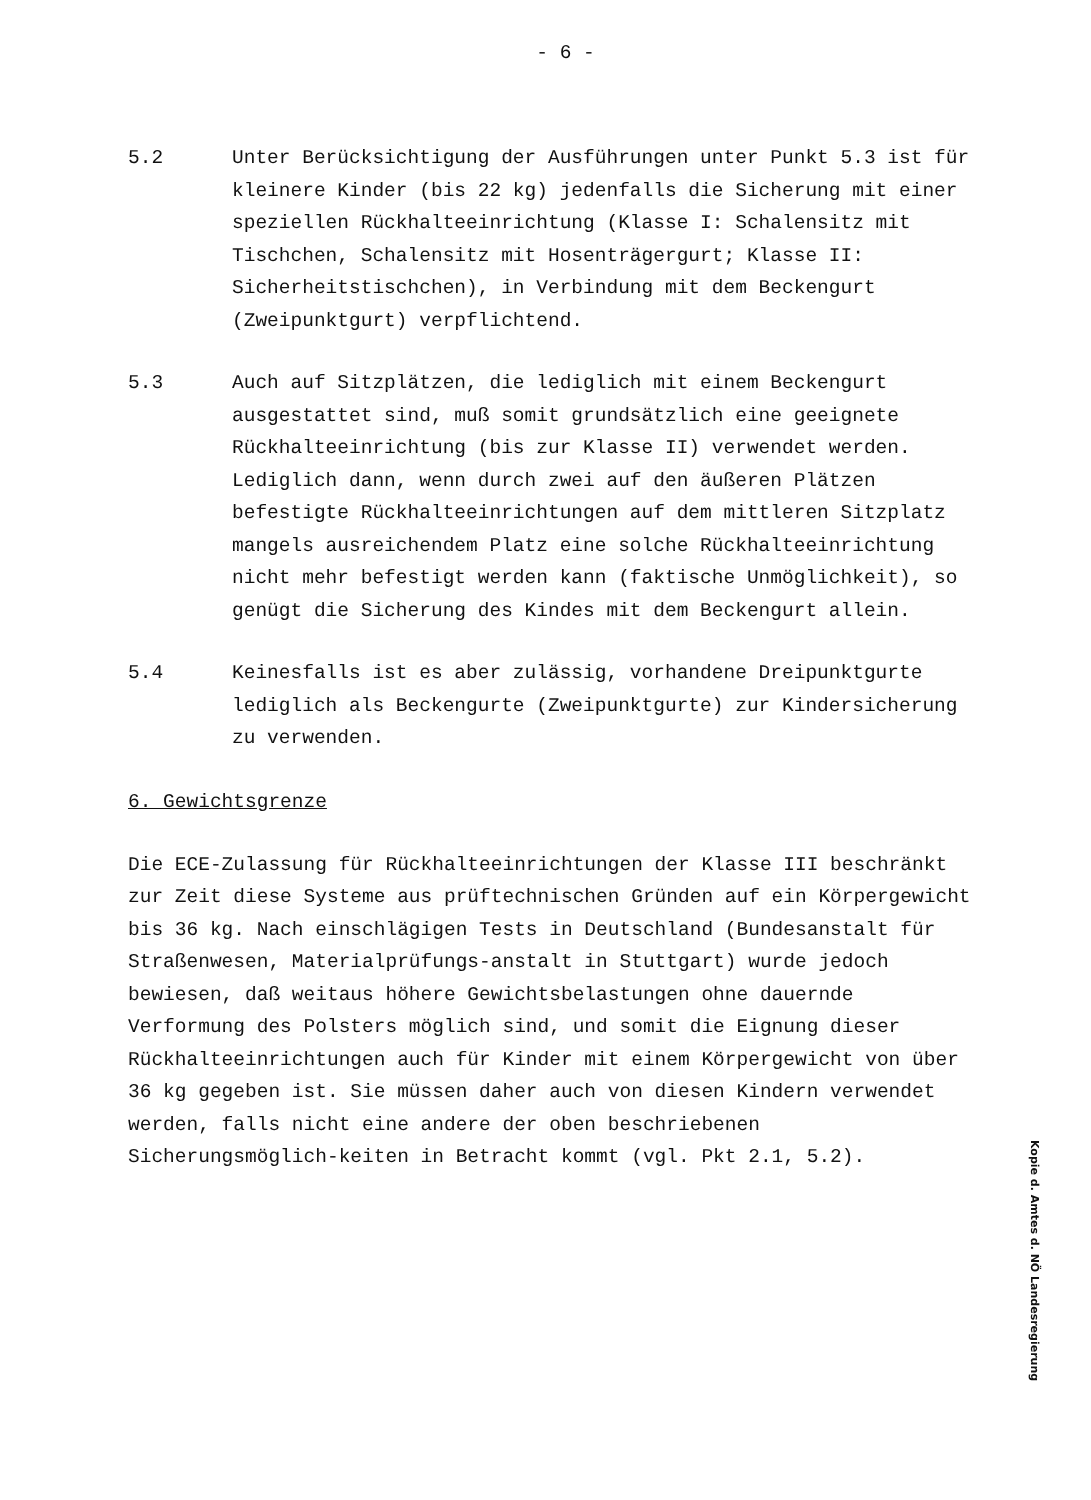- 6 -
5.2 Unter Berücksichtigung der Ausführungen unter Punkt 5.3 ist für kleinere Kinder (bis 22 kg) jedenfalls die Sicherung mit einer speziellen Rückhalteeinrichtung (Klasse I: Schalensitz mit Tischchen, Schalensitz mit Hosenträgergurt; Klasse II: Sicherheitstischchen), in Verbindung mit dem Beckengurt (Zweipunktgurt) verpflichtend.
5.3 Auch auf Sitzplätzen, die lediglich mit einem Beckengurt ausgestattet sind, muß somit grundsätzlich eine geeignete Rückhalteeinrichtung (bis zur Klasse II) verwendet werden. Lediglich dann, wenn durch zwei auf den äußeren Plätzen befestigte Rückhalteeinrichtungen auf dem mittleren Sitzplatz mangels ausreichendem Platz eine solche Rückhalteeinrichtung nicht mehr befestigt werden kann (faktische Unmöglichkeit), so genügt die Sicherung des Kindes mit dem Beckengurt allein.
5.4 Keinesfalls ist es aber zulässig, vorhandene Dreipunktgurte lediglich als Beckengurte (Zweipunktgurte) zur Kindersicherung zu verwenden.
6. Gewichtsgrenze
Die ECE-Zulassung für Rückhalteeinrichtungen der Klasse III beschränkt zur Zeit diese Systeme aus prüftechnischen Gründen auf ein Körpergewicht bis 36 kg. Nach einschlägigen Tests in Deutschland (Bundesanstalt für Straßenwesen, Materialprüfungs-anstalt in Stuttgart) wurde jedoch bewiesen, daß weitaus höhere Gewichtsbelastungen ohne dauernde Verformung des Polsters möglich sind, und somit die Eignung dieser Rückhalteeinrichtungen auch für Kinder mit einem Körpergewicht von über 36 kg gegeben ist. Sie müssen daher auch von diesen Kindern verwendet werden, falls nicht eine andere der oben beschriebenen Sicherungsmöglich-keiten in Betracht kommt (vgl. Pkt 2.1, 5.2).
Kopie d. Amtes d. NÖ Landesregierung